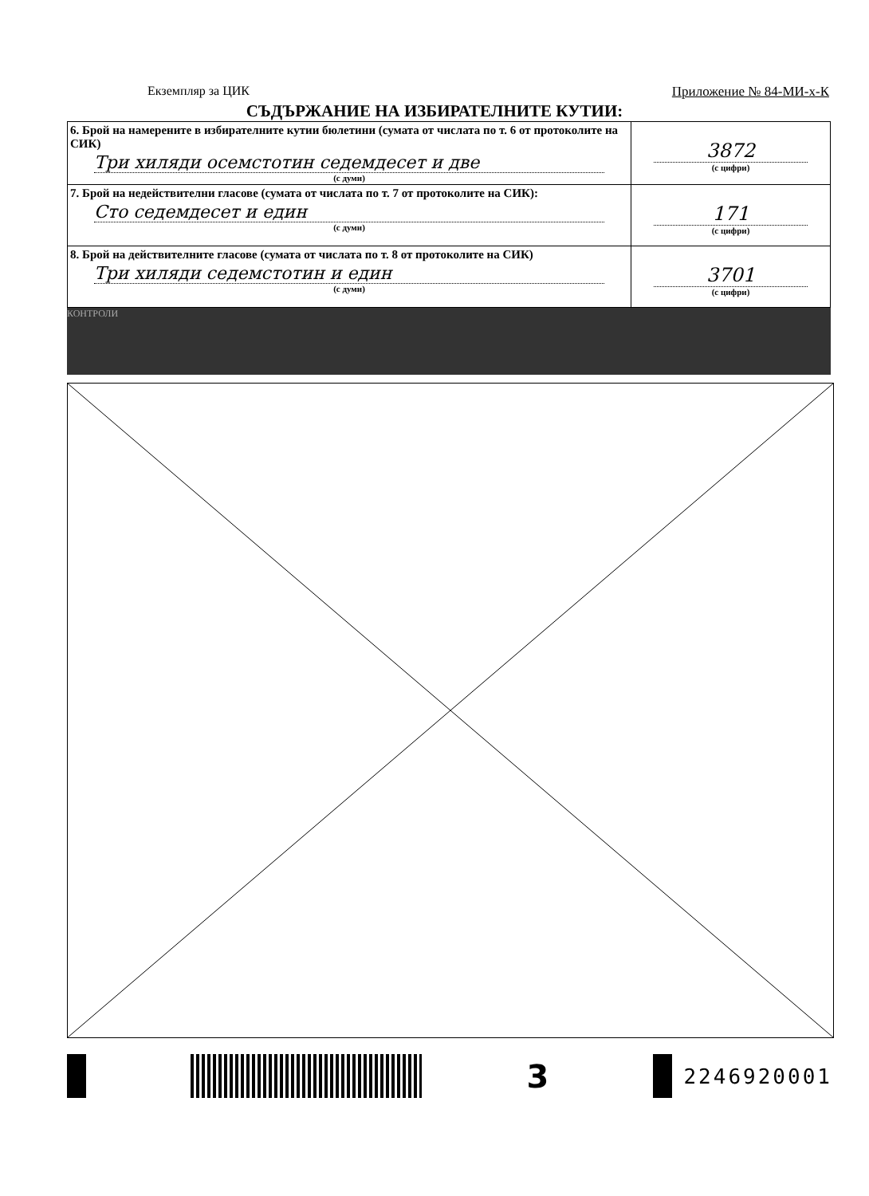Екземпляр за ЦИК Приложение № 84-МИ-х-К
СЪДЪРЖАНИЕ НА ИЗБИРАТЕЛНИТЕ КУТИИ:
| 6. Брой на намерените в избирателните кутии бюлетини (сумата от числата по т. 6 от протоколите на СИК) Три хиляди осемстотин седемдесет и две (с думи) | 3872 (с цифри) |
| 7. Брой на недействителни гласове (сумата от числата по т. 7 от протоколите на СИК): Сто седемдесет и един (с думи) | 171 (с цифри) |
| 8. Брой на действителните гласове (сумата от числата по т. 8 от протоколите на СИК) Три хиляди седемстотин и един (с думи) | 3701 (с цифри) |
КОНТРОЛИ
3
2246920001